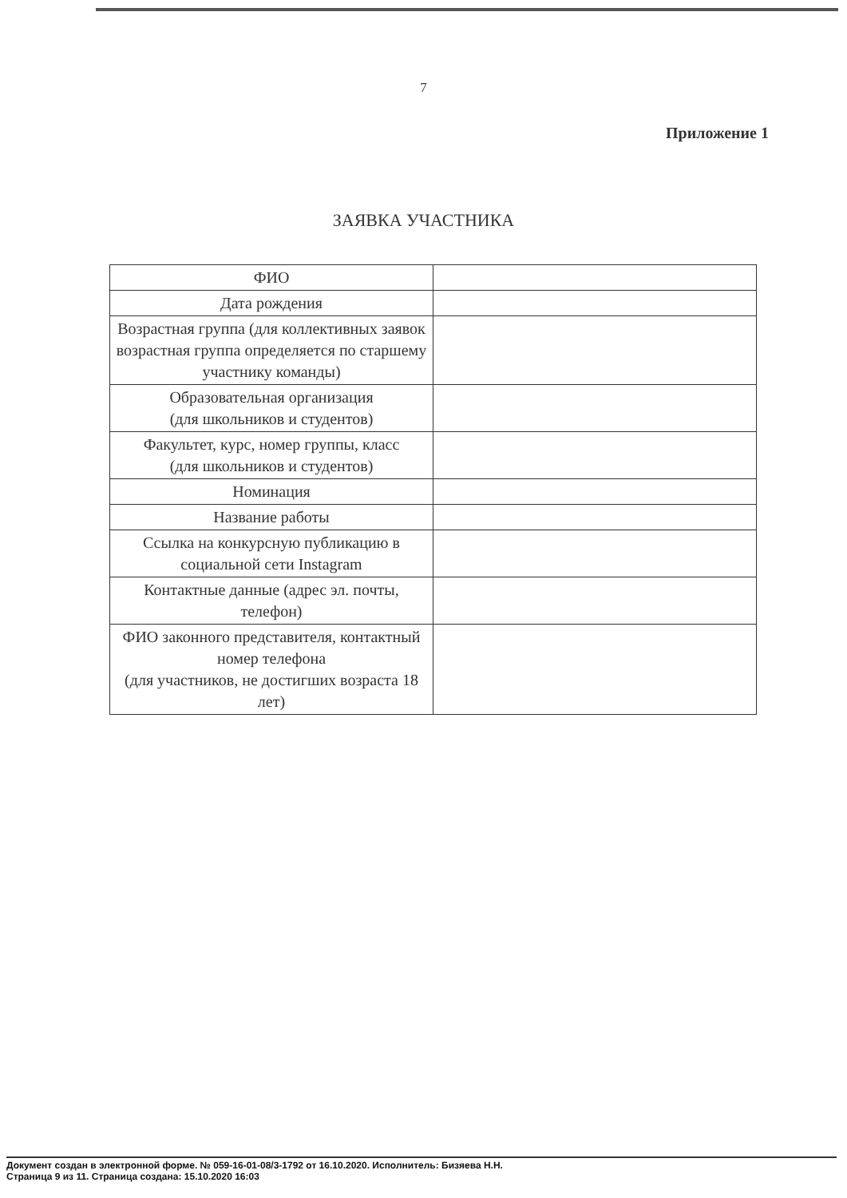7
Приложение 1
ЗАЯВКА УЧАСТНИКА
| ФИО | |
| Дата рождения | |
| Возрастная группа (для коллективных заявок возрастная группа определяется по старшему участнику команды) | |
| Образовательная организация (для школьников и студентов) | |
| Факультет, курс, номер группы, класс (для школьников и студентов) | |
| Номинация | |
| Название работы | |
| Ссылка на конкурсную публикацию в социальной сети Instagram | |
| Контактные данные (адрес эл. почты, телефон) | |
| ФИО законного представителя, контактный номер телефона (для участников, не достигших возраста 18 лет) | |
Документ создан в электронной форме. № 059-16-01-08/3-1792 от 16.10.2020. Исполнитель: Бизяева Н.Н.
Страница 9 из 11. Страница создана: 15.10.2020 16:03